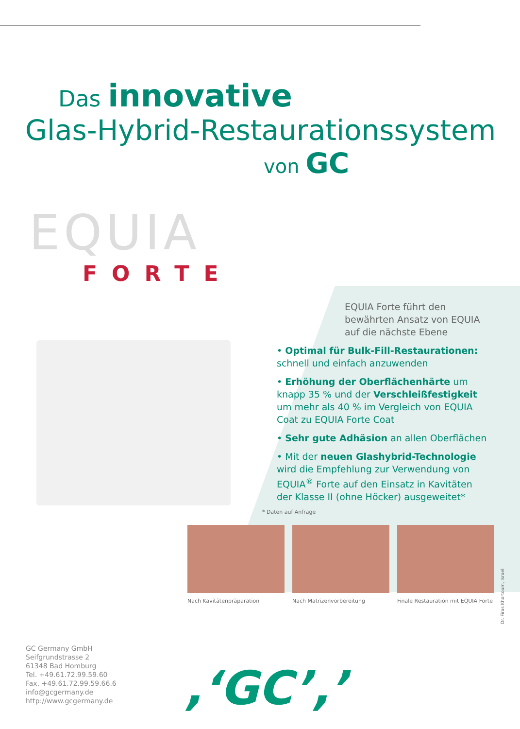Das innovative
Glas-Hybrid-Restaurationssystem
von GC
EQUIA
FORTE
EQUIA Forte führt den bewährten Ansatz von EQUIA auf die nächste Ebene
• Optimal für Bulk-Fill-Restaurationen: schnell und einfach anzuwenden
• Erhöhung der Oberflächenhärte um knapp 35 % und der Verschleiß­festigkeit um mehr als 40 % im Vergleich von EQUIA Coat zu EQUIA Forte Coat
• Sehr gute Adhäsion an allen Oberflächen
• Mit der neuen Glashybrid-Technologie wird die Empfehlung zur Verwendung von EQUIA<sup>®</sup> Forte auf den Einsatz in Kavitäten der Klasse II (ohne Höcker) ausgeweitet*
* Daten auf Anfrage
Nach Kavitätenpräparation
Nach Matrizenvorbereitung
Finale Restauration mit EQUIA Forte
Dr. Firas Khartoum, Israel
GC Germany GmbH
Seifgrundstrasse 2
61348 Bad Homburg
Tel. +49.61.72.99.59.60
Fax. +49.61.72.99.59.66.6
info@gcgermany.de
http://www.gcgermany.de
,‘GC’,’